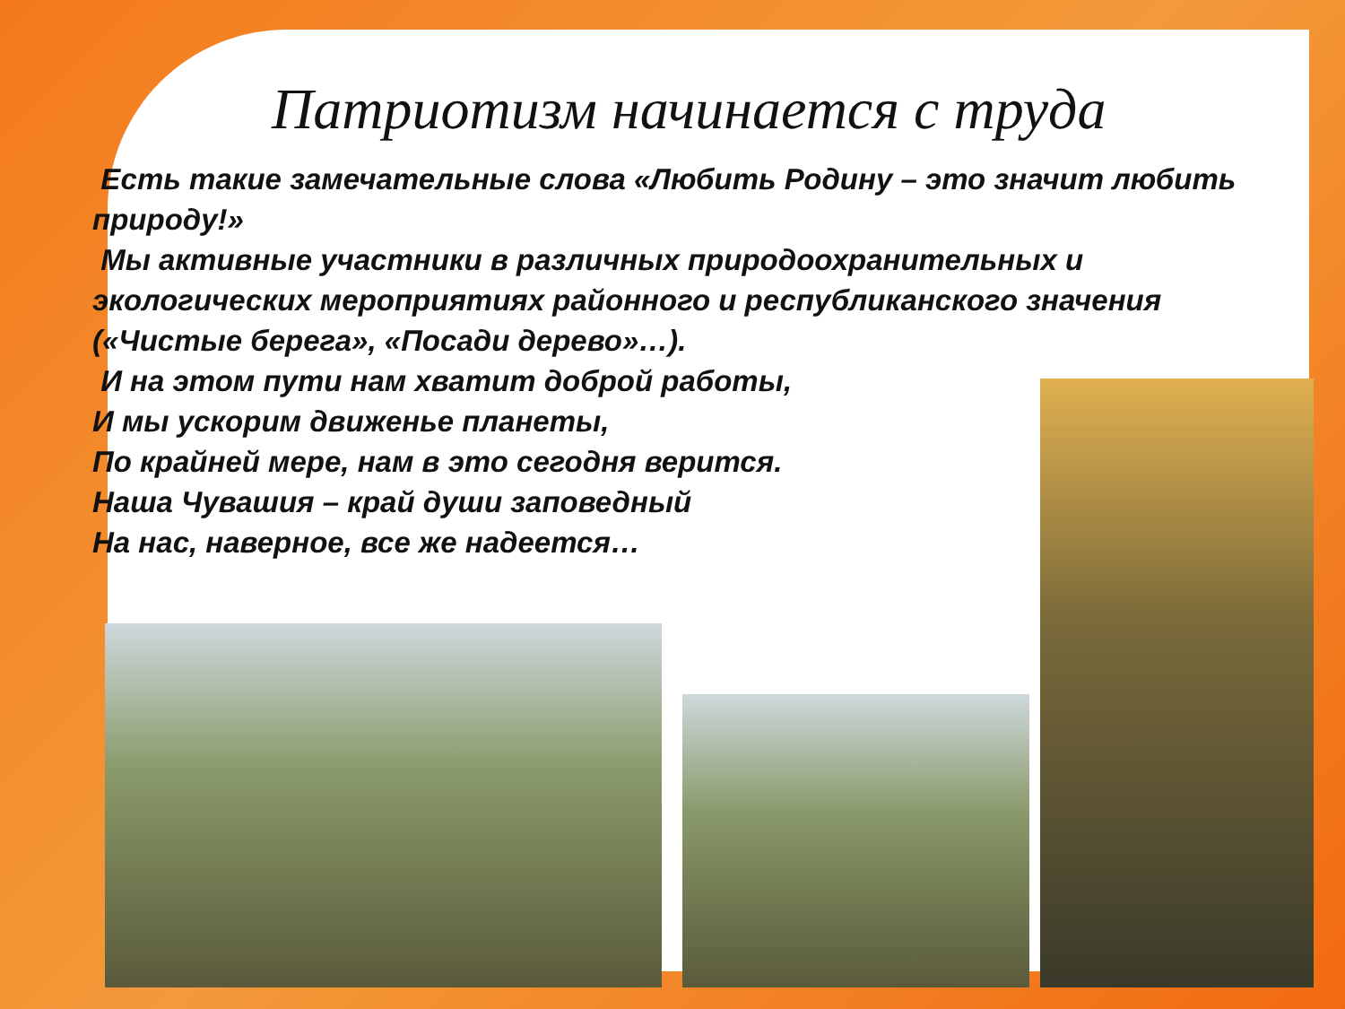Патриотизм начинается с труда
Есть такие замечательные слова «Любить Родину – это значит любить природу!»
Мы активные участники в различных природоохранительных и экологических мероприятиях районного и республиканского значения («Чистые берега», «Посади дерево»…).
И на этом пути нам хватит доброй работы,
И мы ускорим движенье планеты,
По крайней мере, нам в это сегодня верится.
Наша Чувашия – край души заповедный
На нас, наверное, все же надеется…